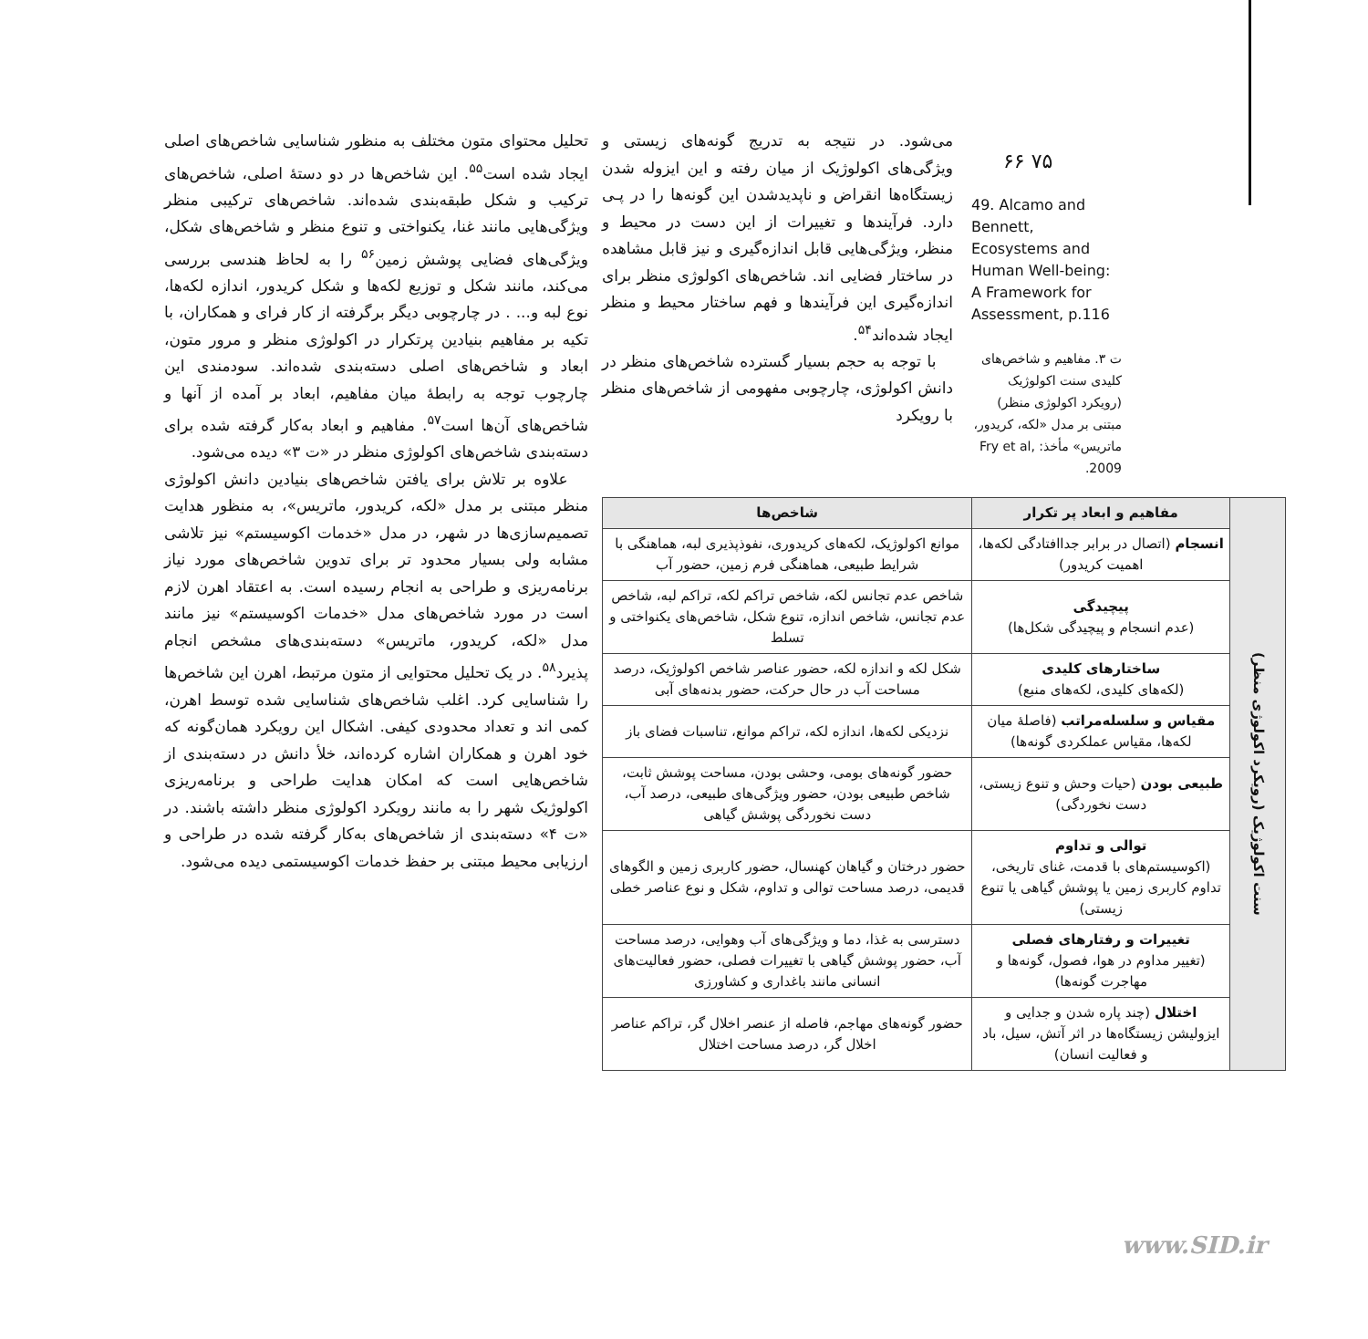۶۶ ۷۵
49. Alcamo and Bennett, Ecosystems and Human Well-being: A Framework for Assessment, p.116
ت ۳. مفاهیم و شاخص‌های کلیدی سنت اکولوژیک (رویکرد اکولوژی منظر) مبتنی بر مدل «لکه، کریدور، ماتریس» مأخذ: Fry et al, 2009.
می‌شود. در نتیجه به تدریج گونه‌های زیستی و ویژگی‌های اکولوژیک از میان رفته و این ایزوله شدن زیستگاه‌ها انقراض و ناپدیدشدن این گونه‌ها را در پـی دارد. فرآیندها و تغییرات از این دست در محیط و منظر، ویژگی‌هایی قابل اندازه‌گیری و نیز قابل مشاهده در ساختار فضایی اند. شاخص‌های اکولوژی منظر برای اندازه‌گیری این فرآیندها و فهم ساختار محیط و منظر ایجاد شده‌اند<sup>۵۴</sup>.
با توجه به حجم بسیار گسترده شاخص‌های منظر در دانش اکولوژی، چارچوبی مفهومی از شاخص‌های منظر با رویکرد
تحلیل محتوای متون مختلف به منظور شناسایی شاخص‌های اصلی ایجاد شده است<sup>۵۵</sup>. این شاخص‌ها در دو دستهٔ اصلی، شاخص‌های ترکیب و شکل طبقه‌بندی شده‌اند. شاخص‌های ترکیبی منظر ویژگی‌هایی مانند غنا، یکنواختی و تنوع منظر و شاخص‌های شکل، ویژگی‌های فضایی پوشش زمین<sup>۵۶</sup> را به لحاظ هندسی بررسی می‌کند، مانند شکل و توزیع لکه‌ها و شکل کریدور، اندازه لکه‌ها، نوع لبه و... . در چارچوبی دیگر برگرفته از کار فرای و همکاران، با تکیه بر مفاهیم بنیادین پرتکرار در اکولوژی منظر و مرور متون، ابعاد و شاخص‌های اصلی دسته‌بندی شده‌اند. سودمندی این چارچوب توجه به رابطهٔ میان مفاهیم، ابعاد بر آمده از آنها و شاخص‌های آن‌ها است<sup>۵۷</sup>. مفاهیم و ابعاد به‌کار گرفته شده برای دسته‌بندی شاخص‌های اکولوژی منظر در «ت ۳» دیده می‌شود.
علاوه بر تلاش برای یافتن شاخص‌های بنیادین دانش اکولوژی منظر مبتنی بر مدل «لکه، کریدور، ماتریس»، به منظور هدایت تصمیم‌سازی‌ها در شهر، در مدل «خدمات اکوسیستم» نیز تلاشی مشابه ولی بسیار محدود تر برای تدوین شاخص‌های مورد نیاز برنامه‌ریزی و طراحی به انجام رسیده است. به اعتقاد اهرن لازم است در مورد شاخص‌های مدل «خدمات اکوسیستم» نیز مانند مدل «لکه، کریدور، ماتریس» دسته‌بندی‌های مشخص انجام پذیرد<sup>۵۸</sup>. در یک تحلیل محتوایی از متون مرتبط، اهرن این شاخص‌ها را شناسایی کرد. اغلب شاخص‌های شناسایی شده توسط اهرن، کمی اند و تعداد محدودی کیفی. اشکال این رویکرد همان‌گونه که خود اهرن و همکاران اشاره کرده‌اند، خلأ دانش در دسته‌بندی از شاخص‌هایی است که امکان هدایت طراحی و برنامه‌ریزی اکولوژیک شهر را به مانند رویکرد اکولوژی منظر داشته باشند. در «ت ۴» دسته‌بندی از شاخص‌های به‌کار گرفته شده در طراحی و ارزیابی محیط مبتنی بر حفظ خدمات اکوسیستمی دیده می‌شود.
| سنت اکولوژیک (رویکرد اکولوژی منظر) | مفاهیم و ابعاد پر تکرار | شاخص‌ها |
| | انسجام (اتصال در برابر جداافتادگی لکه‌ها، اهمیت کریدور) | موانع اکولوژیک، لکه‌های کریدوری، نفوذپذیری لبه، هماهنگی با شرایط طبیعی، هماهنگی فرم زمین، حضور آب |
| | پیچیدگی (عدم انسجام و پیچیدگی شکل‌ها) | شاخص عدم تجانس لکه، شاخص تراکم لکه، تراکم لبه، شاخص عدم تجانس، شاخص اندازه، تنوع شکل، شاخص‌های یکنواختی و تسلط |
| | ساختارهای کلیدی (لکه‌های کلیدی، لکه‌های منبع) | شکل لکه و اندازه لکه، حضور عناصر شاخص اکولوژیک، درصد مساحت آب در حال حرکت، حضور بدنه‌های آبی |
| | مقیاس و سلسله‌مراتب (فاصلهٔ میان لکه‌ها، مقیاس عملکردی گونه‌ها) | نزدیکی لکه‌ها، اندازه لکه، تراکم موانع، تناسبات فضای باز |
| | طبیعی بودن (حیات وحش و تنوع زیستی، دست نخوردگی) | حضور گونه‌های بومی، وحشی بودن، مساحت پوشش ثابت، شاخص طبیعی بودن، حضور ویژگی‌های طبیعی، درصد آب، دست نخوردگی پوشش گیاهی |
| | توالی و تداوم (اکوسیستم‌های با قدمت، غنای تاریخی، تداوم کاربری زمین یا پوشش گیاهی یا تنوع زیستی) | حضور درختان و گیاهان کهنسال، حضور کاربری زمین و الگوهای قدیمی، درصد مساحت توالی و تداوم، شکل و نوع عناصر خطی |
| | تغییرات و رفتارهای فصلی (تغییر مداوم در هوا، فصول، گونه‌ها و مهاجرت گونه‌ها) | دسترسی به غذا، دما و ویژگی‌های آب وهوایی، درصد مساحت آب، حضور پوشش گیاهی با تغییرات فصلی، حضور فعالیت‌های انسانی مانند باغداری و کشاورزی |
| | اختلال (چند پاره شدن و جدایی و ایزولیشن زیستگاه‌ها در اثر آتش، سیل، باد و فعالیت انسان) | حضور گونه‌های مهاجم، فاصله از عنصر اخلال گر، تراکم عناصر اخلال گر، درصد مساحت اختلال |
www.SID.ir